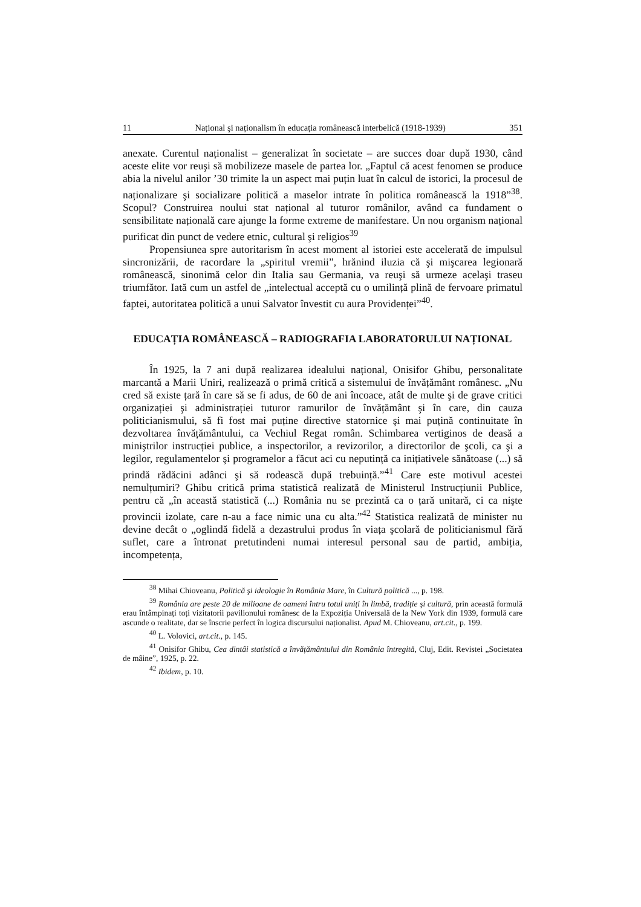11 Național şi naționalism în educația românească interbelică (1918-1939) 351
anexate. Curentul naționalist – generalizat în societate – are succes doar după 1930, când aceste elite vor reuşi să mobilizeze masele de partea lor. „Faptul că acest fenomen se produce abia la nivelul anilor ’30 trimite la un aspect mai puțin luat în calcul de istorici, la procesul de naționalizare şi socializare politică a maselor intrate în politica românească la 1918”<sup>38</sup>. Scopul? Construirea noului stat național al tuturor românilor, având ca fundament o sensibilitate națională care ajunge la forme extreme de manifestare. Un nou organism național purificat din punct de vedere etnic, cultural şi religios<sup>39</sup>
Propensiunea spre autoritarism în acest moment al istoriei este accelerată de impulsul sincronizării, de racordare la „spiritul vremii”, hrănind iluzia că şi mişcarea legionară românească, sinonimă celor din Italia sau Germania, va reuşi să urmeze acelaşi traseu triumfător. Iată cum un astfel de „intelectual acceptă cu o umilință plină de fervoare primatul faptei, autoritatea politică a unui Salvator învestit cu aura Providenței”<sup>40</sup>.
EDUCAȚIA ROMÂNEASCĂ – RADIOGRAFIA LABORATORULUI NAȚIONAL
În 1925, la 7 ani după realizarea idealului național, Onisifor Ghibu, personalitate marcantă a Marii Uniri, realizează o primă critică a sistemului de învățământ românesc. „Nu cred să existe țară în care să se fi adus, de 60 de ani încoace, atât de multe şi de grave critici organizației şi administrației tuturor ramurilor de învățământ şi în care, din cauza politicianismului, să fi fost mai puține directive statornice şi mai puțină continuitate în dezvoltarea învățământului, ca Vechiul Regat român. Schimbarea vertiginos de deasă a miniştrilor instrucției publice, a inspectorilor, a revizorilor, a directorilor de şcoli, ca şi a legilor, regulamentelor şi programelor a făcut aci cu neputință ca inițiativele sănătoase (...) să prindă rădăcini adânci şi să rodească după trebuință.”<sup>41</sup> Care este motivul acestei nemulțumiri? Ghibu critică prima statistică realizată de Ministerul Instrucțiunii Publice, pentru că „în această statistică (...) România nu se prezintă ca o țară unitară, ci ca nişte provincii izolate, care n-au a face nimic una cu alta.”<sup>42</sup> Statistica realizată de minister nu devine decât o „oglindă fidelă a dezastrului produs în viața şcolară de politicianismul fără suflet, care a întronat pretutindeni numai interesul personal sau de partid, ambiția, incompetența,
<sup>38</sup> Mihai Chioveanu, Politică şi ideologie în România Mare, în Cultură politică ..., p. 198.
<sup>39</sup> România are peste 20 de milioane de oameni întru totul uniți în limbă, tradiție şi cultură, prin această formulă erau întâmpinați toți vizitatorii pavilionului românesc de la Expoziția Universală de la New York din 1939, formulă care ascunde o realitate, dar se înscrie perfect în logica discursului naționalist. Apud M. Chioveanu, art.cit., p. 199.
<sup>40</sup> L. Volovici, art.cit., p. 145.
<sup>41</sup> Onisifor Ghibu, Cea dintâi statistică a învățământului din România întregită, Cluj, Edit. Revistei „Societatea de mâine”, 1925, p. 22.
<sup>42</sup> Ibidem, p. 10.